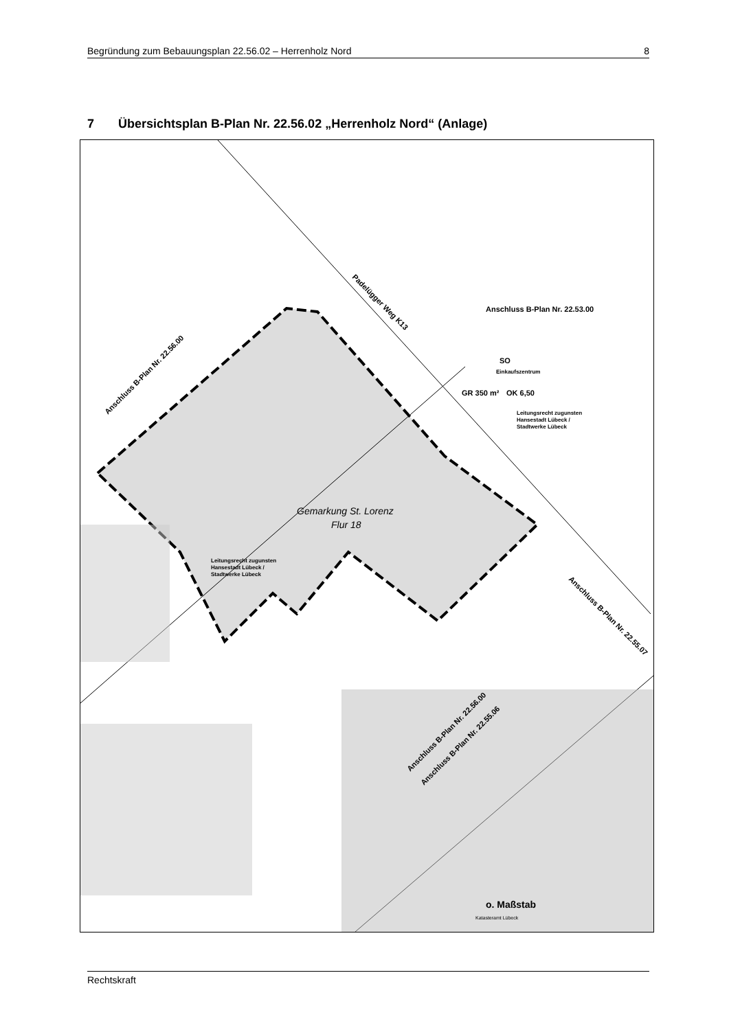Begründung zum Bebauungsplan 22.56.02 – Herrenholz Nord 8
7 Übersichtsplan B-Plan Nr. 22.56.02 „Herrenholz Nord“ (Anlage)
Anschluss B-Plan Nr. 22.53.00
SO
Einkaufszentrum
GR 350 m²
OK 6,50
Leitungsrecht zugunsten
Hansestadt Lübeck /
Stadtwerke Lübeck
Anschluss B-Plan Nr. 22.56.00
Padelügger Weg K13
Leitungsrecht zugunsten
Hansestadt Lübeck /
Stadtwerke Lübeck
Anschluss B-Plan Nr. 22.56.00
Anschluss B-Plan Nr. 22.55.06
Anschluss B-Plan Nr. 22.55.07
o. Maßstab
Katasteramt Lübeck
Gemarkung St. Lorenz
Flur 18
Rechtskraft